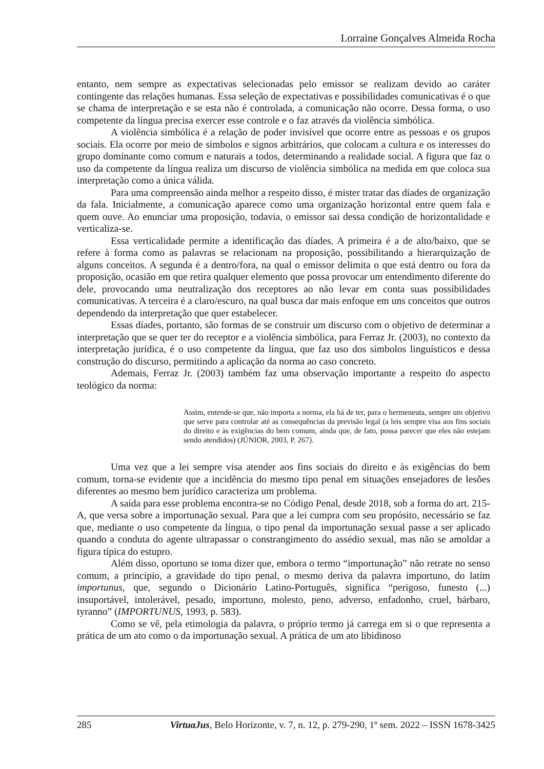Lorraine Gonçalves Almeida Rocha
entanto, nem sempre as expectativas selecionadas pelo emissor se realizam devido ao caráter contingente das relações humanas. Essa seleção de expectativas e possibilidades comunicativas é o que se chama de interpretação e se esta não é controlada, a comunicação não ocorre. Dessa forma, o uso competente da língua precisa exercer esse controle e o faz através da violência simbólica.
A violência simbólica é a relação de poder invisível que ocorre entre as pessoas e os grupos sociais. Ela ocorre por meio de símbolos e signos arbitrários, que colocam a cultura e os interesses do grupo dominante como comum e naturais a todos, determinando a realidade social. A figura que faz o uso da competente da língua realiza um discurso de violência simbólica na medida em que coloca sua interpretação como a única válida.
Para uma compreensão ainda melhor a respeito disso, é mister tratar das díades de organização da fala. Inicialmente, a comunicação aparece como uma organização horizontal entre quem fala e quem ouve. Ao enunciar uma proposição, todavia, o emissor sai dessa condição de horizontalidade e verticaliza-se.
Essa verticalidade permite a identificação das díades. A primeira é a de alto/baixo, que se refere à forma como as palavras se relacionam na proposição, possibilitando a hierarquização de alguns conceitos. A segunda é a dentro/fora, na qual o emissor delimita o que está dentro ou fora da proposição, ocasião em que retira qualquer elemento que possa provocar um entendimento diferente do dele, provocando uma neutralização dos receptores ao não levar em conta suas possibilidades comunicativas. A terceira é a claro/escuro, na qual busca dar mais enfoque em uns conceitos que outros dependendo da interpretação que quer estabelecer.
Essas díades, portanto, são formas de se construir um discurso com o objetivo de determinar a interpretação que se quer ter do receptor e a violência simbólica, para Ferraz Jr. (2003), no contexto da interpretação jurídica, é o uso competente da língua, que faz uso dos símbolos linguísticos e dessa construção do discurso, permitindo a aplicação da norma ao caso concreto.
Ademais, Ferraz Jr. (2003) também faz uma observação importante a respeito do aspecto teológico da norma:
Assim, entende-se que, não importa a norma, ela há de ter, para o hermeneuta, sempre um objetivo que serve para controlar até as consequências da previsão legal (a leis sempre visa aos fins sociais do direito e às exigências do bem comum, ainda que, de fato, possa parecer que eles não estejam sendo atendidos) (JÚNIOR, 2003, P. 267).
Uma vez que a lei sempre visa atender aos fins sociais do direito e às exigências do bem comum, torna-se evidente que a incidência do mesmo tipo penal em situações ensejadores de lesões diferentes ao mesmo bem jurídico caracteriza um problema.
A saída para esse problema encontra-se no Código Penal, desde 2018, sob a forma do art. 215-A, que versa sobre a importunação sexual. Para que a lei cumpra com seu propósito, necessário se faz que, mediante o uso competente da língua, o tipo penal da importunação sexual passe a ser aplicado quando a conduta do agente ultrapassar o constrangimento do assédio sexual, mas não se amoldar a figura típica do estupro.
Além disso, oportuno se toma dizer que, embora o termo “importunação” não retrate no senso comum, a princípio, a gravidade do tipo penal, o mesmo deriva da palavra importuno, do latim importunus, que, segundo o Dicionário Latino-Português, significa “perigoso, funesto (...) insuportável, intolerável, pesado, importuno, molesto, peno, adverso, enfadonho, cruel, bárbaro, tyranno” (IMPORTUNUS, 1993, p. 583).
Como se vê, pela etimologia da palavra, o próprio termo já carrega em si o que representa a prática de um ato como o da importunação sexual. A prática de um ato libidinoso
285 VirtuaJus, Belo Horizonte, v. 7, n. 12, p. 279-290, 1º sem. 2022 – ISSN 1678-3425